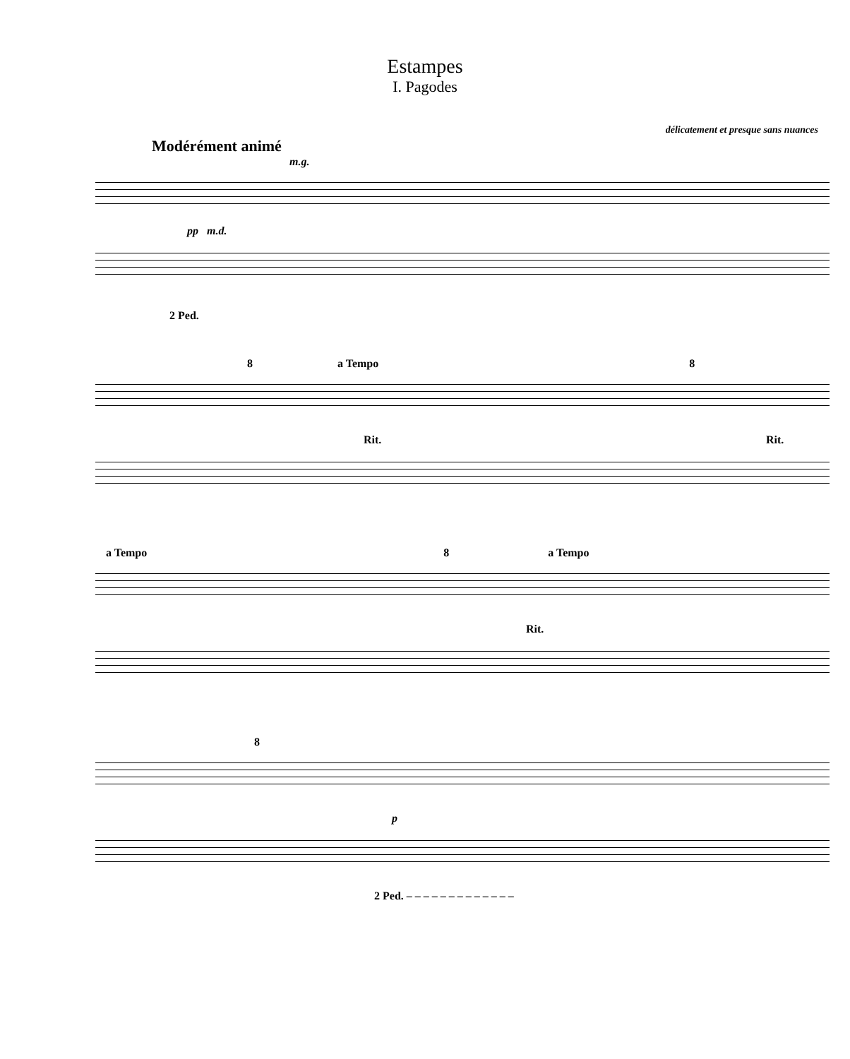Estampes
I. Pagodes
délicatement et presque sans nuances
Modérément animé
m.g.
pp m.d.
2 Ped.
8 a Tempo 8
Rit. Rit.
a Tempo 8 a Tempo
Rit.
8
p
2 Ped. – – – – – – – – – – – – –